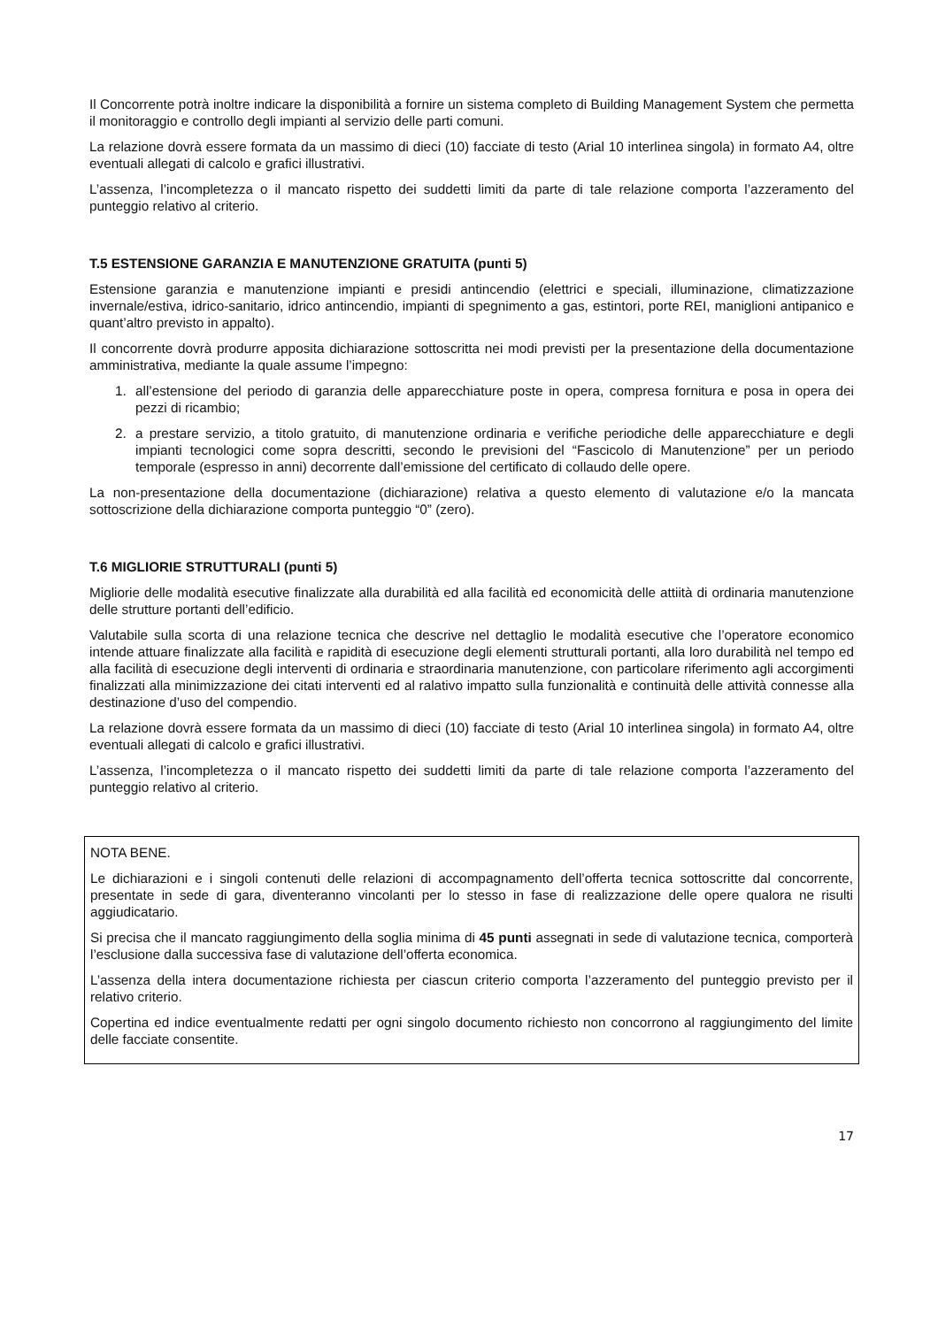Il Concorrente potrà inoltre indicare la disponibilità a fornire un sistema completo di Building Management System che permetta il monitoraggio e controllo degli impianti al servizio delle parti comuni.
La relazione dovrà essere formata da un massimo di dieci (10) facciate di testo (Arial 10 interlinea singola) in formato A4, oltre eventuali allegati di calcolo e grafici illustrativi.
L’assenza, l’incompletezza o il mancato rispetto dei suddetti limiti da parte di tale relazione comporta l’azzeramento del punteggio relativo al criterio.
T.5 ESTENSIONE GARANZIA E MANUTENZIONE GRATUITA (punti 5)
Estensione garanzia e manutenzione impianti e presidi antincendio (elettrici e speciali, illuminazione, climatizzazione invernale/estiva, idrico-sanitario, idrico antincendio, impianti di spegnimento a gas, estintori, porte REI, maniglioni antipanico e quant’altro previsto in appalto).
Il concorrente dovrà produrre apposita dichiarazione sottoscritta nei modi previsti per la presentazione della documentazione amministrativa, mediante la quale assume l’impegno:
1. all’estensione del periodo di garanzia delle apparecchiature poste in opera, compresa fornitura e posa in opera dei pezzi di ricambio;
2. a prestare servizio, a titolo gratuito, di manutenzione ordinaria e verifiche periodiche delle apparecchiature e degli impianti tecnologici come sopra descritti, secondo le previsioni del “Fascicolo di Manutenzione” per un periodo temporale (espresso in anni) decorrente dall’emissione del certificato di collaudo delle opere.
La non-presentazione della documentazione (dichiarazione) relativa a questo elemento di valutazione e/o la mancata sottoscrizione della dichiarazione comporta punteggio “0” (zero).
T.6 MIGLIORIE STRUTTURALI (punti 5)
Migliorie delle modalità esecutive finalizzate alla durabilità ed alla facilità ed economicità delle attiità di ordinaria manutenzione delle strutture portanti dell’edificio.
Valutabile sulla scorta di una relazione tecnica che descrive nel dettaglio le modalità esecutive che l’operatore economico intende attuare finalizzate alla facilità e rapidità di esecuzione degli elementi strutturali portanti, alla loro durabilità nel tempo ed alla facilità di esecuzione degli interventi di ordinaria e straordinaria manutenzione, con particolare riferimento agli accorgimenti finalizzati alla minimizzazione dei citati interventi ed al ralativo impatto sulla funzionalità e continuità delle attività connesse alla destinazione d’uso del compendio.
La relazione dovrà essere formata da un massimo di dieci (10) facciate di testo (Arial 10 interlinea singola) in formato A4, oltre eventuali allegati di calcolo e grafici illustrativi.
L’assenza, l’incompletezza o il mancato rispetto dei suddetti limiti da parte di tale relazione comporta l’azzeramento del punteggio relativo al criterio.
NOTA BENE.
Le dichiarazioni e i singoli contenuti delle relazioni di accompagnamento dell’offerta tecnica sottoscritte dal concorrente, presentate in sede di gara, diventeranno vincolanti per lo stesso in fase di realizzazione delle opere qualora ne risulti aggiudicatario.
Si precisa che il mancato raggiungimento della soglia minima di 45 punti assegnati in sede di valutazione tecnica, comporterà l’esclusione dalla successiva fase di valutazione dell’offerta economica.
L’assenza della intera documentazione richiesta per ciascun criterio comporta l’azzeramento del punteggio previsto per il relativo criterio.
Copertina ed indice eventualmente redatti per ogni singolo documento richiesto non concorrono al raggiungimento del limite delle facciate consentite.
17